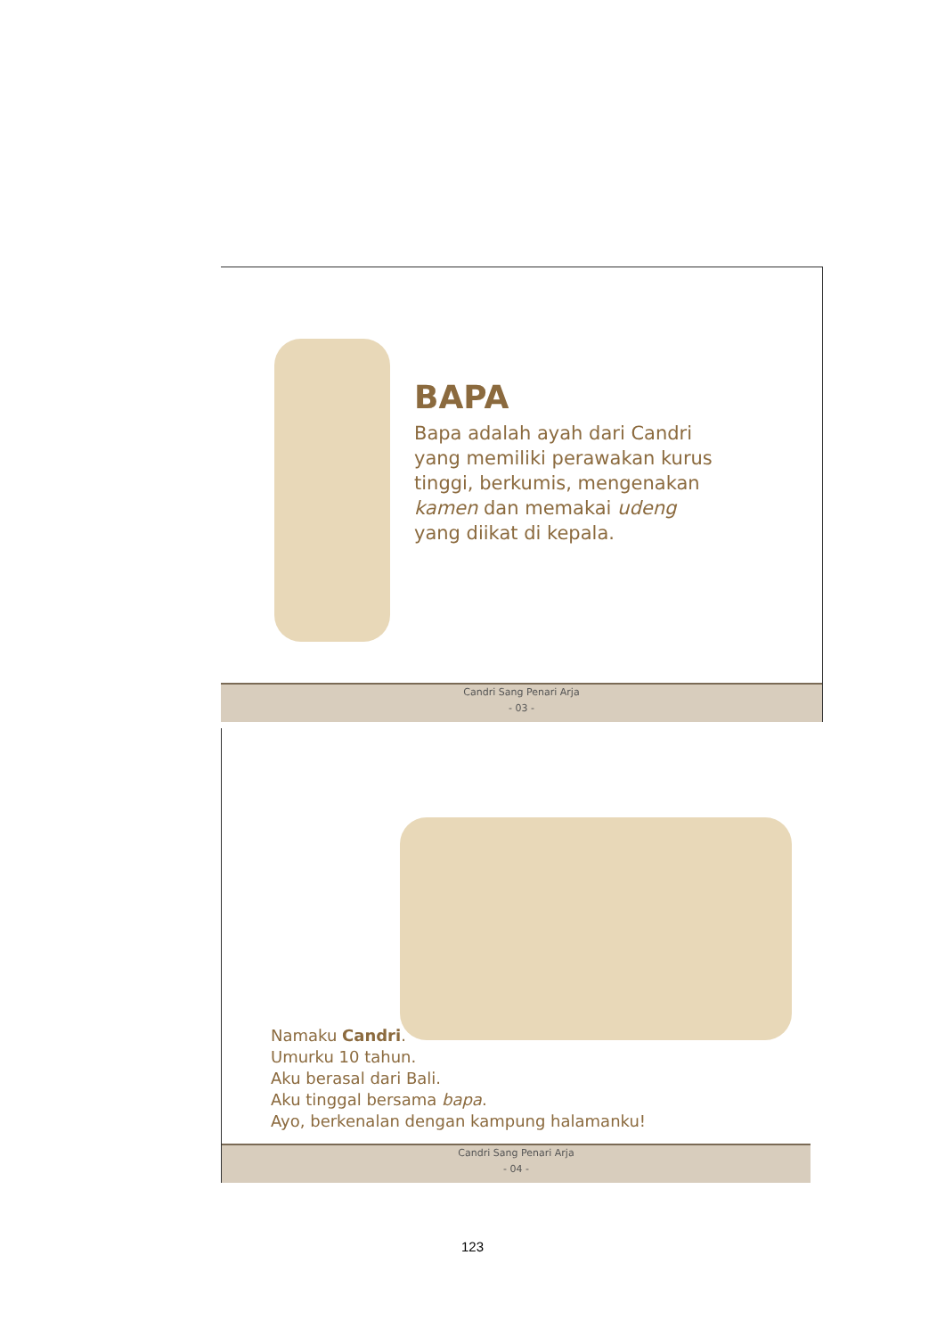BAPA
Bapa adalah ayah dari Candri
yang memiliki perawakan kurus
tinggi, berkumis, mengenakan
kamen dan memakai udeng
yang diikat di kepala.
Candri Sang Penari Arja
- 03 -
Namaku Candri.
Umurku 10 tahun.
Aku berasal dari Bali.
Aku tinggal bersama bapa.
Ayo, berkenalan dengan kampung halamanku!
Candri Sang Penari Arja
- 04 -
123